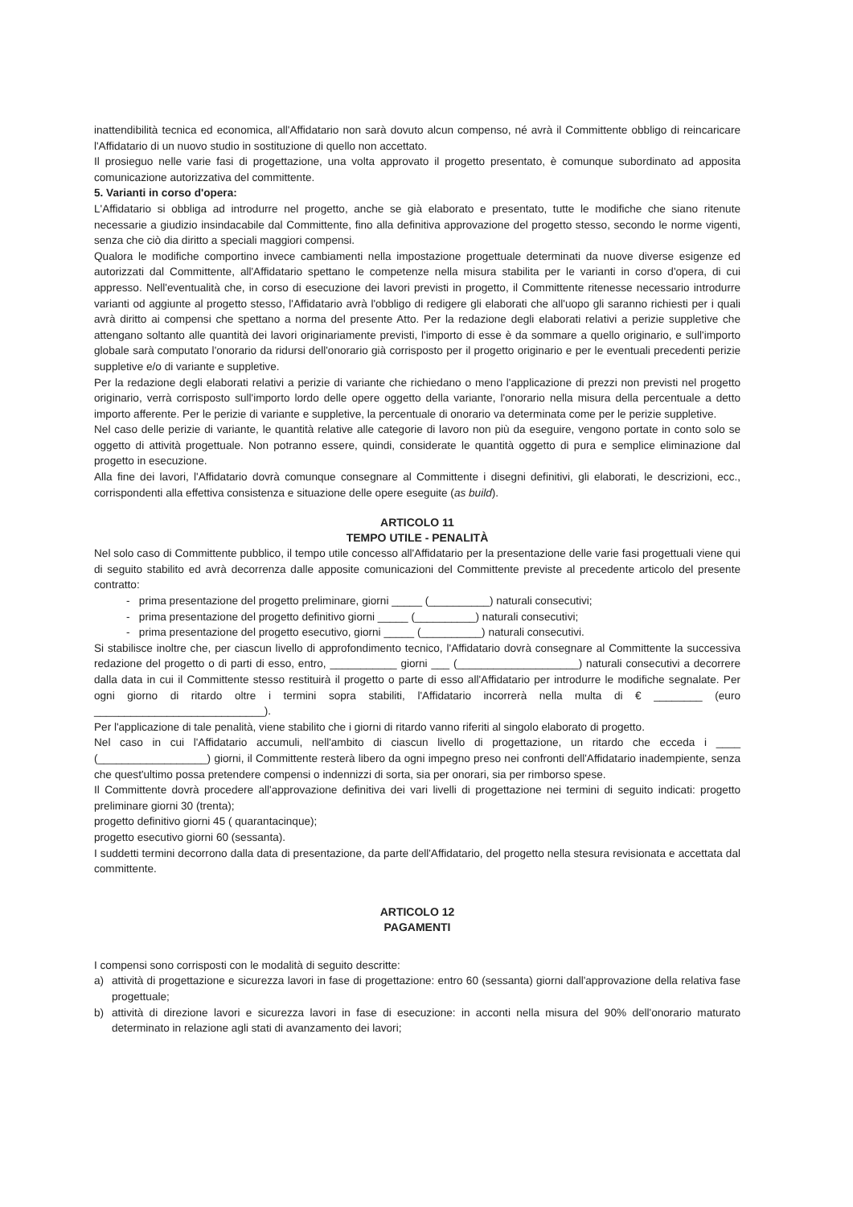inattendibilità tecnica ed economica, all'Affidatario non sarà dovuto alcun compenso, né avrà il Committente obbligo di reincaricare l'Affidatario di un nuovo studio in sostituzione di quello non accettato.
Il prosieguo nelle varie fasi di progettazione, una volta approvato il progetto presentato, è comunque subordinato ad apposita comunicazione autorizzativa del committente.
5. Varianti in corso d'opera:
L'Affidatario si obbliga ad introdurre nel progetto, anche se già elaborato e presentato, tutte le modifiche che siano ritenute necessarie a giudizio insindacabile dal Committente, fino alla definitiva approvazione del progetto stesso, secondo le norme vigenti, senza che ciò dia diritto a speciali maggiori compensi.
Qualora le modifiche comportino invece cambiamenti nella impostazione progettuale determinati da nuove diverse esigenze ed autorizzati dal Committente, all'Affidatario spettano le competenze nella misura stabilita per le varianti in corso d'opera, di cui appresso. Nell'eventualità che, in corso di esecuzione dei lavori previsti in progetto, il Committente ritenesse necessario introdurre varianti od aggiunte al progetto stesso, l'Affidatario avrà l'obbligo di redigere gli elaborati che all'uopo gli saranno richiesti per i quali avrà diritto ai compensi che spettano a norma del presente Atto. Per la redazione degli elaborati relativi a perizie suppletive che attengano soltanto alle quantità dei lavori originariamente previsti, l'importo di esse è da sommare a quello originario, e sull'importo globale sarà computato l'onorario da ridursi dell'onorario già corrisposto per il progetto originario e per le eventuali precedenti perizie suppletive e/o di variante e suppletive.
Per la redazione degli elaborati relativi a perizie di variante che richiedano o meno l'applicazione di prezzi non previsti nel progetto originario, verrà corrisposto sull'importo lordo delle opere oggetto della variante, l'onorario nella misura della percentuale a detto importo afferente. Per le perizie di variante e suppletive, la percentuale di onorario va determinata come per le perizie suppletive.
Nel caso delle perizie di variante, le quantità relative alle categorie di lavoro non più da eseguire, vengono portate in conto solo se oggetto di attività progettuale. Non potranno essere, quindi, considerate le quantità oggetto di pura e semplice eliminazione dal progetto in esecuzione.
Alla fine dei lavori, l'Affidatario dovrà comunque consegnare al Committente i disegni definitivi, gli elaborati, le descrizioni, ecc., corrispondenti alla effettiva consistenza e situazione delle opere eseguite (as build).
ARTICOLO 11
TEMPO UTILE - PENALITÀ
Nel solo caso di Committente pubblico, il tempo utile concesso all'Affidatario per la presentazione delle varie fasi progettuali viene qui di seguito stabilito ed avrà decorrenza dalle apposite comunicazioni del Committente previste al precedente articolo del presente contratto:
- prima presentazione del progetto preliminare, giorni _____ (__________) naturali consecutivi;
- prima presentazione del progetto definitivo giorni _____ (__________) naturali consecutivi;
- prima presentazione del progetto esecutivo, giorni _____ (__________) naturali consecutivi.
Si stabilisce inoltre che, per ciascun livello di approfondimento tecnico, l'Affidatario dovrà consegnare al Committente la successiva redazione del progetto o di parti di esso, entro, ___________ giorni ___ (____________________) naturali consecutivi a decorrere dalla data in cui il Committente stesso restituirà il progetto o parte di esso all'Affidatario per introdurre le modifiche segnalate. Per ogni giorno di ritardo oltre i termini sopra stabiliti, l'Affidatario incorrerà nella multa di € ________ (euro ____________________________).
Per l'applicazione di tale penalità, viene stabilito che i giorni di ritardo vanno riferiti al singolo elaborato di progetto.
Nel caso in cui l'Affidatario accumuli, nell'ambito di ciascun livello di progettazione, un ritardo che ecceda i ____ (__________________) giorni, il Committente resterà libero da ogni impegno preso nei confronti dell'Affidatario inadempiente, senza che quest'ultimo possa pretendere compensi o indennizzi di sorta, sia per onorari, sia per rimborso spese.
Il Committente dovrà procedere all'approvazione definitiva dei vari livelli di progettazione nei termini di seguito indicati: progetto preliminare giorni 30 (trenta);
progetto definitivo giorni 45 ( quarantacinque);
progetto esecutivo giorni 60 (sessanta).
I suddetti termini decorrono dalla data di presentazione, da parte dell'Affidatario, del progetto nella stesura revisionata e accettata dal committente.
ARTICOLO 12
PAGAMENTI
I compensi sono corrisposti con le modalità di seguito descritte:
a) attività di progettazione e sicurezza lavori in fase di progettazione: entro 60 (sessanta) giorni dall'approvazione della relativa fase progettuale;
b) attività di direzione lavori e sicurezza lavori in fase di esecuzione: in acconti nella misura del 90% dell'onorario maturato determinato in relazione agli stati di avanzamento dei lavori;